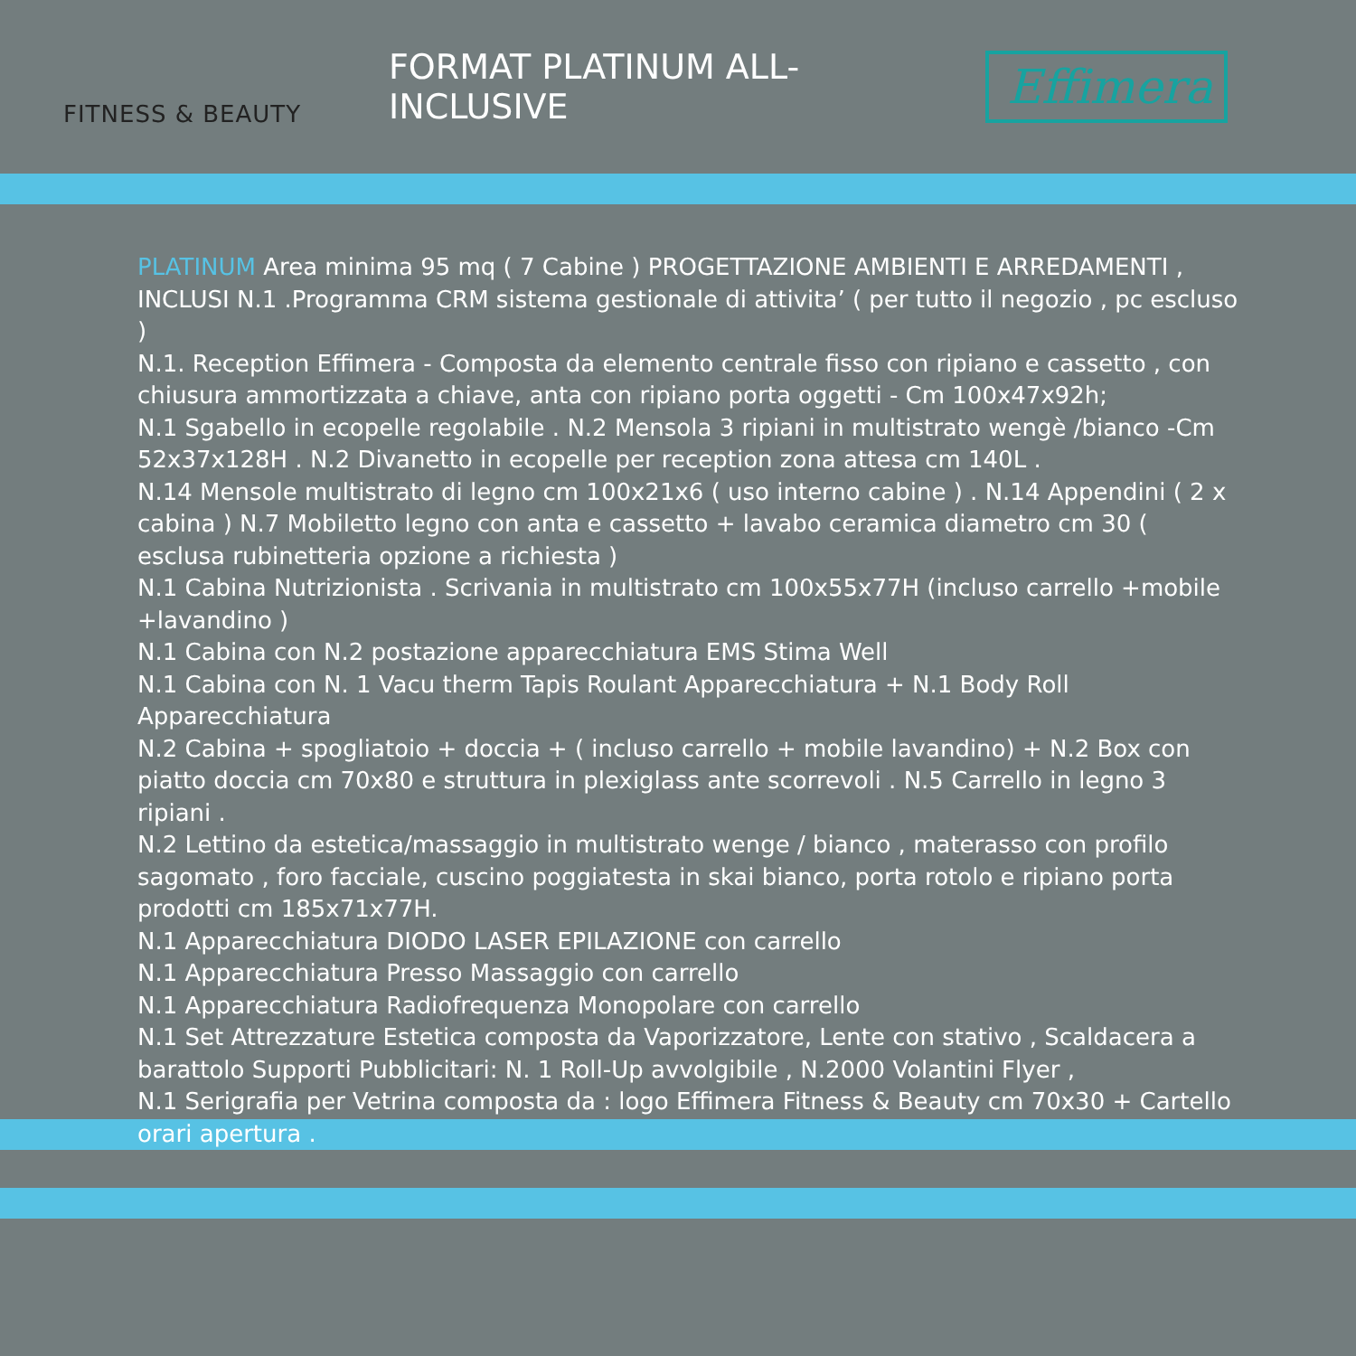FITNESS & BEAUTY
FORMAT PLATINUM ALL-INCLUSIVE
Effimera
PLATINUM Area minima 95 mq ( 7 Cabine ) PROGETTAZIONE AMBIENTI E ARREDAMENTI , INCLUSI N.1 .Programma CRM sistema gestionale di attivita’ ( per tutto il negozio , pc escluso )
N.1. Reception Effimera - Composta da elemento centrale fisso con ripiano e cassetto , con chiusura ammortizzata a chiave, anta con ripiano porta oggetti - Cm 100x47x92h;
N.1 Sgabello in ecopelle regolabile . N.2 Mensola 3 ripiani in multistrato wengè /bianco -Cm 52x37x128H . N.2 Divanetto in ecopelle per reception zona attesa cm 140L .
N.14 Mensole multistrato di legno cm 100x21x6 ( uso interno cabine ) . N.14 Appendini ( 2 x cabina ) N.7 Mobiletto legno con anta e cassetto + lavabo ceramica diametro cm 30 ( esclusa rubinetteria opzione a richiesta )
N.1 Cabina Nutrizionista . Scrivania in multistrato cm 100x55x77H (incluso carrello +mobile +lavandino )
N.1 Cabina con N.2 postazione apparecchiatura EMS Stima Well
N.1 Cabina con N. 1 Vacu therm Tapis Roulant Apparecchiatura + N.1 Body Roll Apparecchiatura
N.2 Cabina + spogliatoio + doccia + ( incluso carrello + mobile lavandino) + N.2 Box con piatto doccia cm 70x80 e struttura in plexiglass ante scorrevoli . N.5 Carrello in legno 3 ripiani .
N.2 Lettino da estetica/massaggio in multistrato wenge / bianco , materasso con profilo sagomato , foro facciale, cuscino poggiatesta in skai bianco, porta rotolo e ripiano porta prodotti cm 185x71x77H.
N.1 Apparecchiatura DIODO LASER EPILAZIONE con carrello
N.1 Apparecchiatura Presso Massaggio con carrello
N.1 Apparecchiatura Radiofrequenza Monopolare con carrello
N.1 Set Attrezzature Estetica composta da Vaporizzatore, Lente con stativo , Scaldacera a barattolo Supporti Pubblicitari: N. 1 Roll-Up avvolgibile , N.2000 Volantini Flyer ,
N.1 Serigrafia per Vetrina composta da : logo Effimera Fitness & Beauty cm 70x30 + Cartello orari apertura .